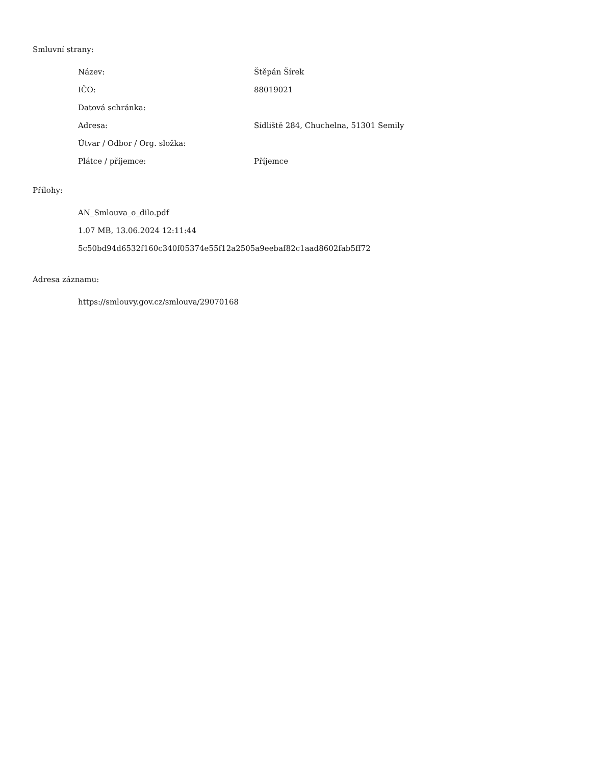Smluvní strany:
| Název: | Štěpán Šírek |
| IČO: | 88019021 |
| Datová schránka: | |
| Adresa: | Sídliště 284, Chuchelna, 51301 Semily |
| Útvar / Odbor / Org. složka: | |
| Plátce / příjemce: | Příjemce |
Přílohy:
AN_Smlouva_o_dilo.pdf
1.07 MB, 13.06.2024 12:11:44
5c50bd94d6532f160c340f05374e55f12a2505a9eebaf82c1aad8602fab5ff72
Adresa záznamu:
https://smlouvy.gov.cz/smlouva/29070168